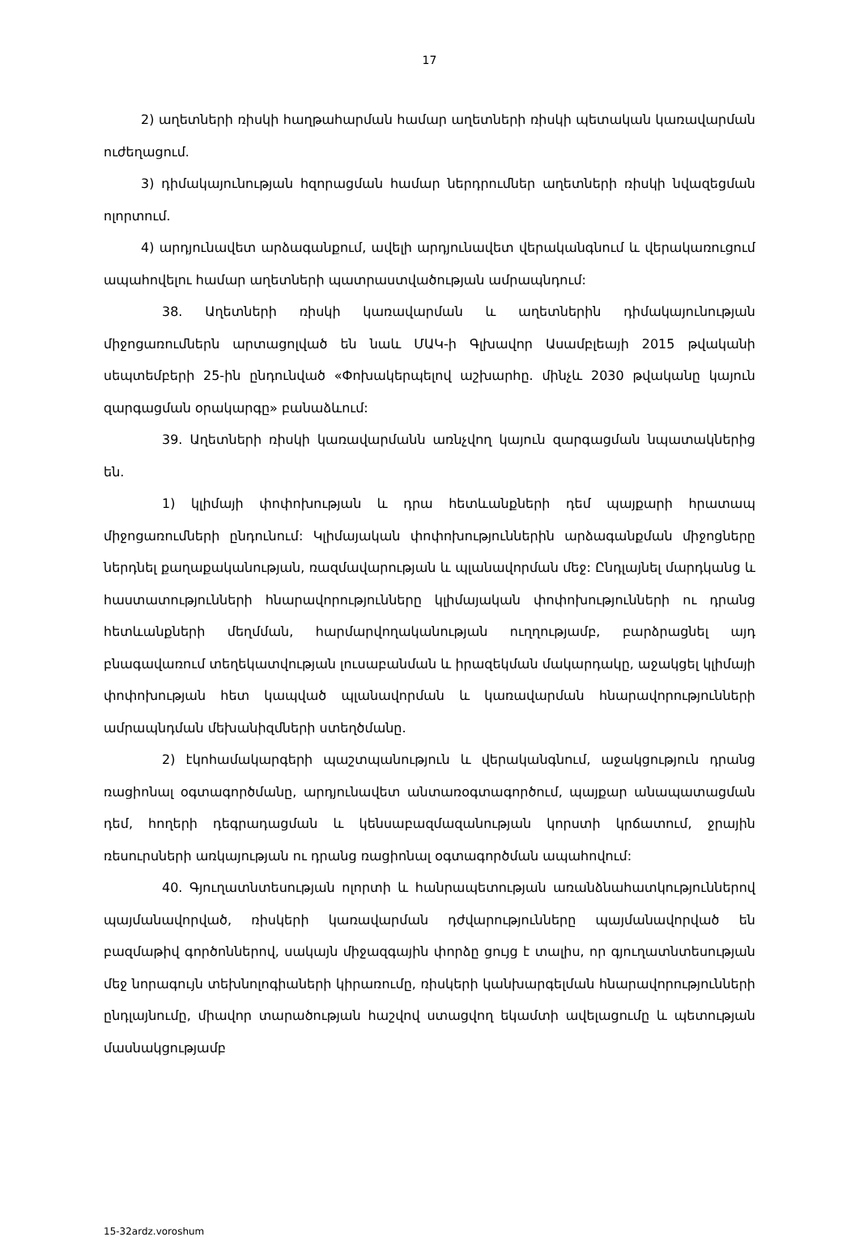17
2) աղետների ռիսկի հաղթահարման համար աղետների ռիսկի պետական կառավարման ուժեղացում.
3) դիմակայունության հզորացման համար ներդրումներ աղետների ռիսկի նվազեցման ոլորտում.
4) արդյունավետ արձագանքում, ավելի արդյունավետ վերականգնում և վերակառուցում ապահովելու համար աղետների պատրաստվածության ամրապնդում:
38. Աղետների ռիսկի կառավարման և աղետներին դիմակայունության միջոցառումներն արտացոլված են նաև ՄԱԿ-ի Գլխավոր Ասամբլեայի 2015 թվականի սեպտեմբերի 25-ին ընդունված «Փոխակերպելով աշխարհը. մինչև 2030 թվականը կայուն զարգացման օրակարգը» բանաձևում:
39. Աղետների ռիսկի կառավարմանն առնչվող կայուն զարգացման նպատակներից են.
1) կլիմայի փոփոխության և դրա հետևանքների դեմ պայքարի հրատապ միջոցառումների ընդունում: Կլիմայական փոփոխություններին արձագանքման միջոցները ներդնել քաղաքականության, ռազմավարության և պլանավորման մեջ: Ընդլայնել մարդկանց և հաստատությունների հնարավորությունները կլիմայական փոփոխությունների ու դրանց հետևանքների մեղմման, հարմարվողականության ուղղությամբ, բարձրացնել այդ բնագավառում տեղեկատվության լուսաբանման և իրազեկման մակարդակը, աջակցել կլիմայի փոփոխության հետ կապված պլանավորման և կառավարման հնարավորությունների ամրապնդման մեխանիզմների ստեղծմանը.
2) էկոհամակարգերի պաշտպանություն և վերականգնում, աջակցություն դրանց ռացիոնալ օգտագործմանը, արդյունավետ անտառօգտագործում, պայքար անապատացման դեմ, հողերի դեգրադացման և կենսաբազմազանության կորստի կրճատում, ջրային ռեսուրսների առկայության ու դրանց ռացիոնալ օգտագործման ապահովում:
40. Գյուղատնտեսության ոլորտի և հանրապետության առանձնահատկություններով պայմանավորված, ռիսկերի կառավարման դժվարությունները պայմանավորված են բազմաթիվ գործոններով, սակայն միջազգային փորձը ցույց է տալիս, որ գյուղատնտեսության մեջ նորագույն տեխնոլոգիաների կիրառումը, ռիսկերի կանխարգելման հնարավորությունների ընդլայնումը, միավոր տարածության հաշվով ստացվող եկամտի ավելացումը և պետության մասնակցությամբ
15-32ardz.voroshum